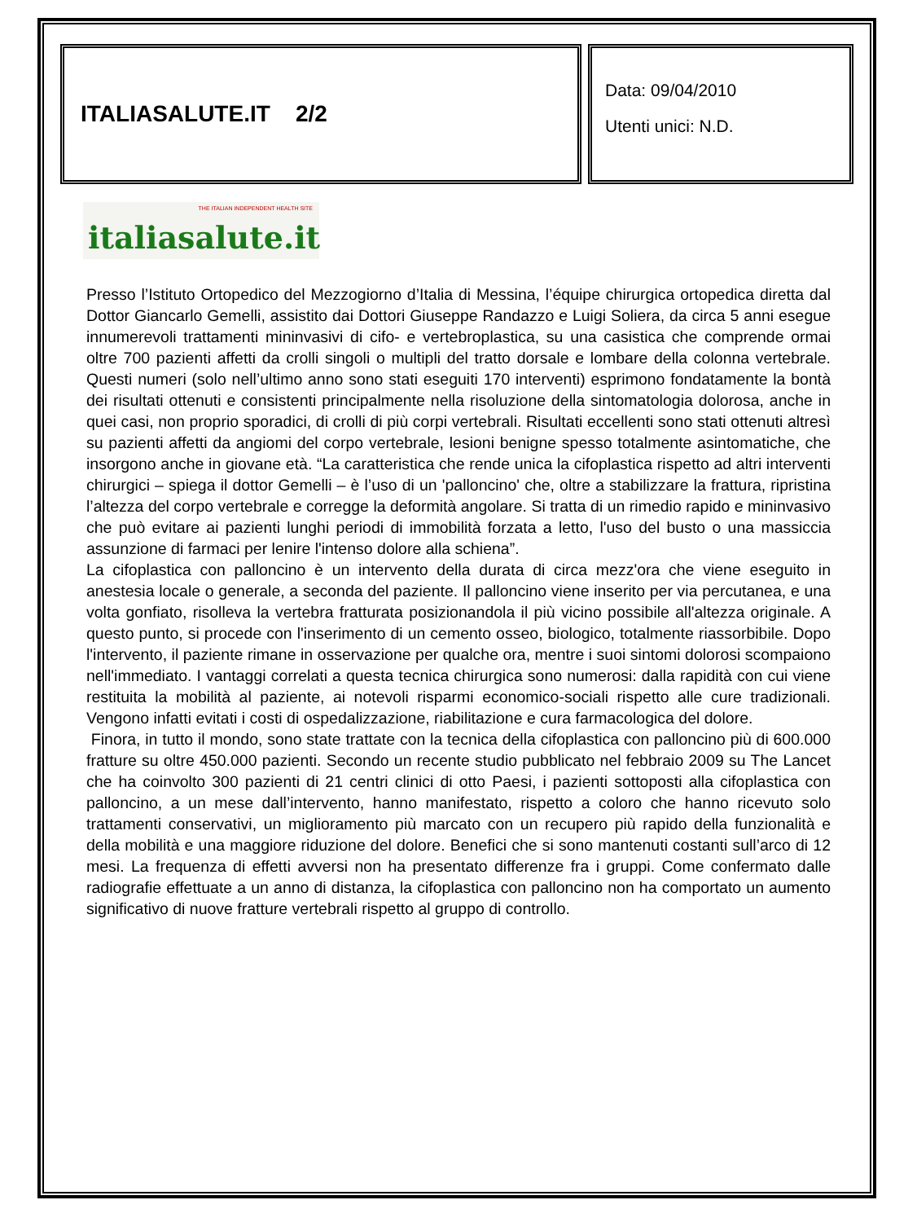ITALIASALUTE.IT 2/2
Data: 09/04/2010
Utenti unici: N.D.
THE ITALIAN INDEPENDENT HEALTH SITE
italiasalute.it
Presso l’Istituto Ortopedico del Mezzogiorno d’Italia di Messina, l’équipe chirurgica ortopedica diretta dal Dottor Giancarlo Gemelli, assistito dai Dottori Giuseppe Randazzo e Luigi Soliera, da circa 5 anni esegue innumerevoli trattamenti mininvasivi di cifo- e vertebroplastica, su una casistica che comprende ormai oltre 700 pazienti affetti da crolli singoli o multipli del tratto dorsale e lombare della colonna vertebrale. Questi numeri (solo nell’ultimo anno sono stati eseguiti 170 interventi) esprimono fondatamente la bontà dei risultati ottenuti e consistenti principalmente nella risoluzione della sintomatologia dolorosa, anche in quei casi, non proprio sporadici, di crolli di più corpi vertebrali. Risultati eccellenti sono stati ottenuti altresì su pazienti affetti da angiomi del corpo vertebrale, lesioni benigne spesso totalmente asintomatiche, che insorgono anche in giovane età. “La caratteristica che rende unica la cifoplastica rispetto ad altri interventi chirurgici – spiega il dottor Gemelli – è l’uso di un 'palloncino' che, oltre a stabilizzare la frattura, ripristina l’altezza del corpo vertebrale e corregge la deformità angolare. Si tratta di un rimedio rapido e mininvasivo che può evitare ai pazienti lunghi periodi di immobilità forzata a letto, l'uso del busto o una massiccia assunzione di farmaci per lenire l'intenso dolore alla schiena”.
La cifoplastica con palloncino è un intervento della durata di circa mezz'ora che viene eseguito in anestesia locale o generale, a seconda del paziente. Il palloncino viene inserito per via percutanea, e una volta gonfiato, risolleva la vertebra fratturata posizionandola il più vicino possibile all'altezza originale. A questo punto, si procede con l'inserimento di un cemento osseo, biologico, totalmente riassorbibile. Dopo l'intervento, il paziente rimane in osservazione per qualche ora, mentre i suoi sintomi dolorosi scompaiono nell'immediato. I vantaggi correlati a questa tecnica chirurgica sono numerosi: dalla rapidità con cui viene restituita la mobilità al paziente, ai notevoli risparmi economico-sociali rispetto alle cure tradizionali. Vengono infatti evitati i costi di ospedalizzazione, riabilitazione e cura farmacologica del dolore.
Finora, in tutto il mondo, sono state trattate con la tecnica della cifoplastica con palloncino più di 600.000 fratture su oltre 450.000 pazienti. Secondo un recente studio pubblicato nel febbraio 2009 su The Lancet che ha coinvolto 300 pazienti di 21 centri clinici di otto Paesi, i pazienti sottoposti alla cifoplastica con palloncino, a un mese dall’intervento, hanno manifestato, rispetto a coloro che hanno ricevuto solo trattamenti conservativi, un miglioramento più marcato con un recupero più rapido della funzionalità e della mobilità e una maggiore riduzione del dolore. Benefici che si sono mantenuti costanti sull’arco di 12 mesi. La frequenza di effetti avversi non ha presentato differenze fra i gruppi. Come confermato dalle radiografie effettuate a un anno di distanza, la cifoplastica con palloncino non ha comportato un aumento significativo di nuove fratture vertebrali rispetto al gruppo di controllo.